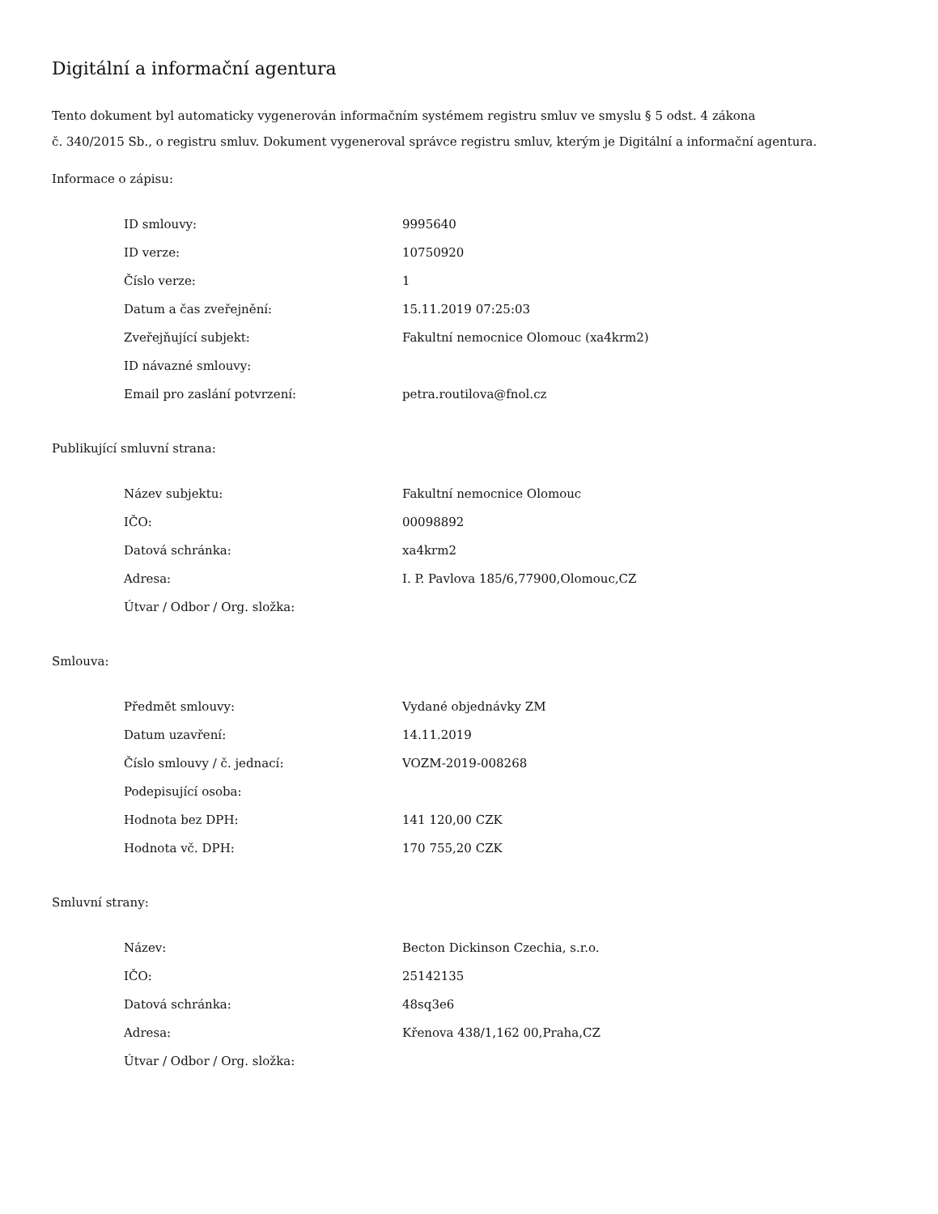Digitální a informační agentura
Tento dokument byl automaticky vygenerován informačním systémem registru smluv ve smyslu § 5 odst. 4 zákona
č. 340/2015 Sb., o registru smluv. Dokument vygeneroval správce registru smluv, kterým je Digitální a informační agentura.
Informace o zápisu:
| ID smlouvy: | 9995640 |
| ID verze: | 10750920 |
| Číslo verze: | 1 |
| Datum a čas zveřejnění: | 15.11.2019 07:25:03 |
| Zveřejňující subjekt: | Fakultní nemocnice Olomouc (xa4krm2) |
| ID návazné smlouvy: | |
| Email pro zaslání potvrzení: | petra.routilova@fnol.cz |
Publikující smluvní strana:
| Název subjektu: | Fakultní nemocnice Olomouc |
| IČO: | 00098892 |
| Datová schránka: | xa4krm2 |
| Adresa: | I. P. Pavlova 185/6,77900,Olomouc,CZ |
| Útvar / Odbor / Org. složka: | |
Smlouva:
| Předmět smlouvy: | Vydané objednávky ZM |
| Datum uzavření: | 14.11.2019 |
| Číslo smlouvy / č. jednací: | VOZM-2019-008268 |
| Podepisující osoba: | |
| Hodnota bez DPH: | 141 120,00 CZK |
| Hodnota vč. DPH: | 170 755,20 CZK |
Smluvní strany:
| Název: | Becton Dickinson Czechia, s.r.o. |
| IČO: | 25142135 |
| Datová schránka: | 48sq3e6 |
| Adresa: | Křenova 438/1,162 00,Praha,CZ |
| Útvar / Odbor / Org. složka: | |